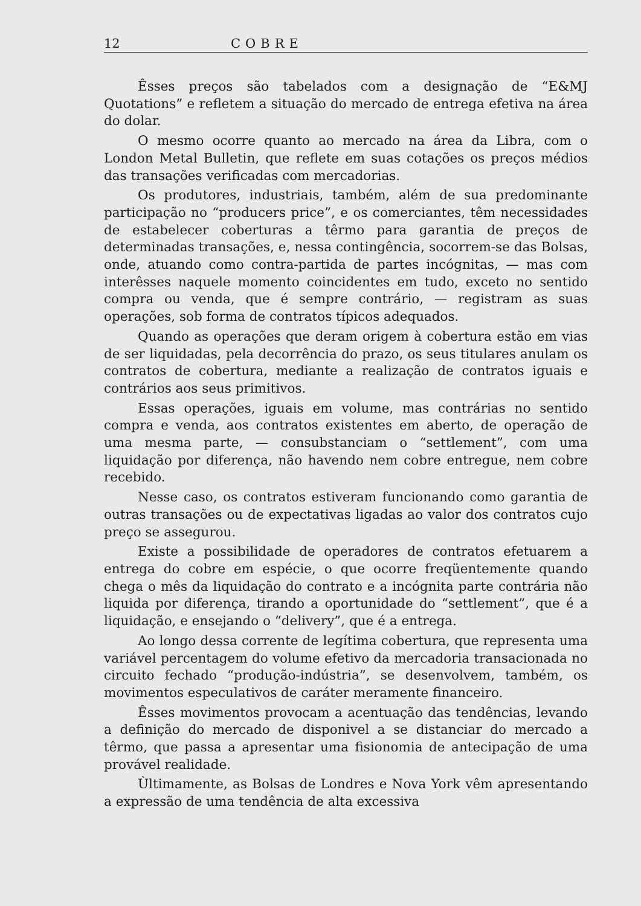12 COBRE
Êsses preços são tabelados com a designação de “E&MJ Quotations” e refletem a situação do mercado de entrega efetiva na área do dolar.
O mesmo ocorre quanto ao mercado na área da Libra, com o London Metal Bulletin, que reflete em suas cotações os preços médios das transações verificadas com mercadorias.
Os produtores, industriais, também, além de sua predominante participação no “producers price”, e os comerciantes, têm necessidades de estabelecer coberturas a têrmo para garantia de preços de determinadas transações, e, nessa contingência, socorrem-se das Bolsas, onde, atuando como contra-partida de partes incógnitas, — mas com interêsses naquele momento coincidentes em tudo, exceto no sentido compra ou venda, que é sempre contrário, — registram as suas operações, sob forma de contratos típicos adequados.
Quando as operações que deram origem à cobertura estão em vias de ser liquidadas, pela decorrência do prazo, os seus titulares anulam os contratos de cobertura, mediante a realização de contratos iguais e contrários aos seus primitivos.
Essas operações, iguais em volume, mas contrárias no sentido compra e venda, aos contratos existentes em aberto, de operação de uma mesma parte, — consubstanciam o “settlement”, com uma liquidação por diferença, não havendo nem cobre entregue, nem cobre recebido.
Nesse caso, os contratos estiveram funcionando como garantia de outras transações ou de expectativas ligadas ao valor dos contratos cujo preço se assegurou.
Existe a possibilidade de operadores de contratos efetuarem a entrega do cobre em espécie, o que ocorre freqüentemente quando chega o mês da liquidação do contrato e a incógnita parte contrária não liquida por diferença, tirando a oportunidade do “settlement”, que é a liquidação, e ensejando o “delivery”, que é a entrega.
Ao longo dessa corrente de legítima cobertura, que representa uma variável percentagem do volume efetivo da mercadoria transacionada no circuito fechado “produção-indústria”, se desenvolvem, também, os movimentos especulativos de caráter meramente financeiro.
Êsses movimentos provocam a acentuação das tendências, levando a definição do mercado de disponivel a se distanciar do mercado a têrmo, que passa a apresentar uma fisionomia de antecipação de uma provável realidade.
Ùltimamente, as Bolsas de Londres e Nova York vêm apresentando a expressão de uma tendência de alta excessiva